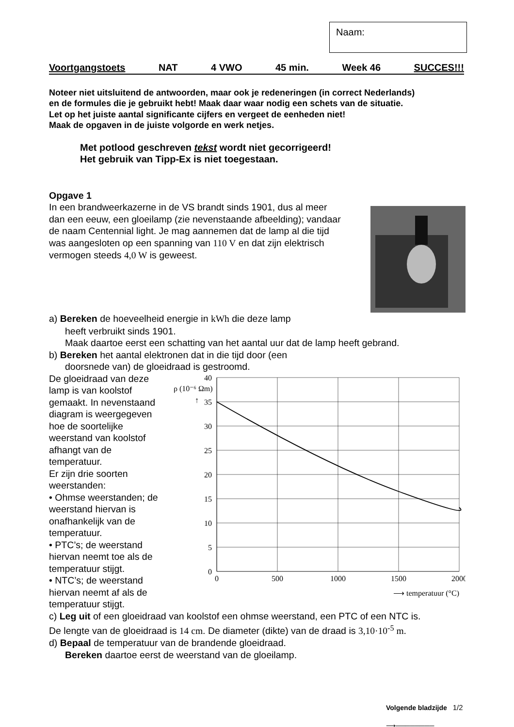Naam:
Voortgangstoets NAT 4 VWO 45 min. Week 46 SUCCES!!!
Noteer niet uitsluitend de antwoorden, maar ook je redeneringen (in correct Nederlands)
en de formules die je gebruikt hebt! Maak daar waar nodig een schets van de situatie.
Let op het juiste aantal significante cijfers en vergeet de eenheden niet!
Maak de opgaven in de juiste volgorde en werk netjes.
Met potlood geschreven tekst wordt niet gecorrigeerd!
Het gebruik van Tipp-Ex is niet toegestaan.
Opgave 1
In een brandweerkazerne in de VS brandt sinds 1901, dus al meer dan een eeuw, een gloeilamp (zie nevenstaande afbeelding); vandaar de naam Centennial light. Je mag aannemen dat de lamp al die tijd was aangesloten op een spanning van 110 V en dat zijn elektrisch vermogen steeds 4,0 W is geweest.
a) Bereken de hoeveelheid energie in kWh die deze lamp
heeft verbruikt sinds 1901.
Maak daartoe eerst een schatting van het aantal uur dat de lamp heeft gebrand.
b) Bereken het aantal elektronen dat in die tijd door (een
doorsnede van) de gloeidraad is gestroomd.
De gloeidraad van deze lamp is van koolstof gemaakt. In nevenstaand diagram is weergegeven hoe de soortelijke weerstand van koolstof afhangt van de temperatuur.
Er zijn drie soorten weerstanden:
• Ohmse weerstanden; de weerstand hiervan is onafhankelijk van de temperatuur.
• PTC’s; de weerstand hiervan neemt toe als de temperatuur stijgt.
• NTC’s; de weerstand hiervan neemt af als de temperatuur stijgt.
ρ (10⁻⁶ Ωm)
↑
40
35
30
25
20
15
10
5
0
0
500
1000
1500
2000
⟶ temperatuur (°C)
c) Leg uit of een gloeidraad van koolstof een ohmse weerstand, een PTC of een NTC is.
De lengte van de gloeidraad is 14 cm. De diameter (dikte) van de draad is 3,10·10<sup>-5</sup> m.
d) Bepaal de temperatuur van de brandende gloeidraad.
Bereken daartoe eerst de weerstand van de gloeilamp.
Volgende bladzijde
⟶────────
1/2